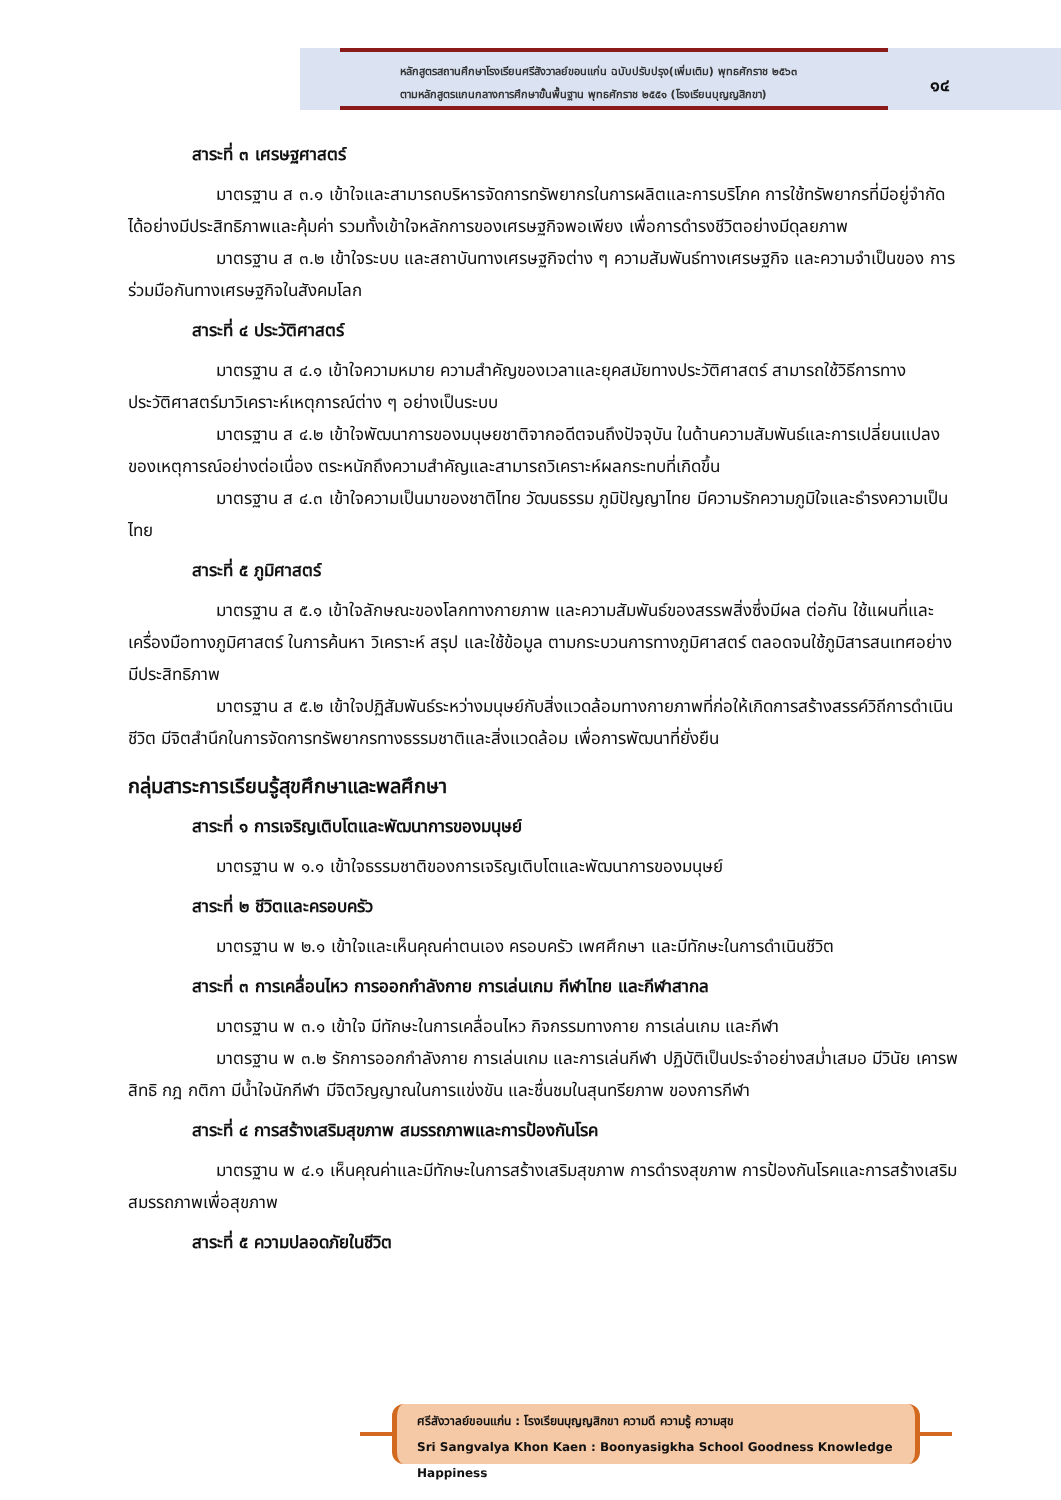หลักสูตรสถานศึกษาโรงเรียนศรีสังวาลย์ขอนแก่น ฉบับปรับปรุง(เพิ่มเติม) พุทธศักราช ๒๕๖๓
ตามหลักสูตรแกนกลางการศึกษาขั้นพื้นฐาน พุทธศักราช ๒๕๕๑ (โรงเรียนบุญญสิกขา)
๑๔
สาระที่ ๓ เศรษฐศาสตร์
มาตรฐาน ส ๓.๑ เข้าใจและสามารถบริหารจัดการทรัพยากรในการผลิตและการบริโภค การใช้ทรัพยากรที่มีอยู่จำกัดได้อย่างมีประสิทธิภาพและคุ้มค่า รวมทั้งเข้าใจหลักการของเศรษฐกิจพอเพียง เพื่อการดำรงชีวิตอย่างมีดุลยภาพ
มาตรฐาน ส ๓.๒ เข้าใจระบบ และสถาบันทางเศรษฐกิจต่าง ๆ ความสัมพันธ์ทางเศรษฐกิจ และความจำเป็นของ การร่วมมือกันทางเศรษฐกิจในสังคมโลก
สาระที่ ๔ ประวัติศาสตร์
มาตรฐาน ส ๔.๑ เข้าใจความหมาย ความสำคัญของเวลาและยุคสมัยทางประวัติศาสตร์ สามารถใช้วิธีการทางประวัติศาสตร์มาวิเคราะห์เหตุการณ์ต่าง ๆ อย่างเป็นระบบ
มาตรฐาน ส ๔.๒ เข้าใจพัฒนาการของมนุษยชาติจากอดีตจนถึงปัจจุบัน ในด้านความสัมพันธ์และการเปลี่ยนแปลง ของเหตุการณ์อย่างต่อเนื่อง ตระหนักถึงความสำคัญและสามารถวิเคราะห์ผลกระทบที่เกิดขึ้น
มาตรฐาน ส ๔.๓ เข้าใจความเป็นมาของชาติไทย วัฒนธรรม ภูมิปัญญาไทย มีความรักความภูมิใจและธำรงความเป็นไทย
สาระที่ ๕ ภูมิศาสตร์
มาตรฐาน ส ๕.๑ เข้าใจลักษณะของโลกทางกายภาพ และความสัมพันธ์ของสรรพสิ่งซึ่งมีผล ต่อกัน ใช้แผนที่และ เครื่องมือทางภูมิศาสตร์ ในการค้นหา วิเคราะห์ สรุป และใช้ข้อมูล ตามกระบวนการทางภูมิศาสตร์ ตลอดจนใช้ภูมิสารสนเทศอย่างมีประสิทธิภาพ
มาตรฐาน ส ๕.๒ เข้าใจปฏิสัมพันธ์ระหว่างมนุษย์กับสิ่งแวดล้อมทางกายภาพที่ก่อให้เกิดการสร้างสรรค์วิถีการดำเนินชีวิต มีจิตสำนึกในการจัดการทรัพยากรทางธรรมชาติและสิ่งแวดล้อม เพื่อการพัฒนาที่ยั่งยืน
กลุ่มสาระการเรียนรู้สุขศึกษาและพลศึกษา
สาระที่ ๑ การเจริญเติบโตและพัฒนาการของมนุษย์
มาตรฐาน พ ๑.๑ เข้าใจธรรมชาติของการเจริญเติบโตและพัฒนาการของมนุษย์
สาระที่ ๒ ชีวิตและครอบครัว
มาตรฐาน พ ๒.๑ เข้าใจและเห็นคุณค่าตนเอง ครอบครัว เพศศึกษา และมีทักษะในการดำเนินชีวิต
สาระที่ ๓ การเคลื่อนไหว การออกกำลังกาย การเล่นเกม กีฬาไทย และกีฬาสากล
มาตรฐาน พ ๓.๑ เข้าใจ มีทักษะในการเคลื่อนไหว กิจกรรมทางกาย การเล่นเกม และกีฬา
มาตรฐาน พ ๓.๒ รักการออกกำลังกาย การเล่นเกม และการเล่นกีฬา ปฏิบัติเป็นประจำอย่างสม่ำเสมอ มีวินัย เคารพสิทธิ กฎ กติกา มีน้ำใจนักกีฬา มีจิตวิญญาณในการแข่งขัน และชื่นชมในสุนทรียภาพ ของการกีฬา
สาระที่ ๔ การสร้างเสริมสุขภาพ สมรรถภาพและการป้องกันโรค
มาตรฐาน พ ๔.๑ เห็นคุณค่าและมีทักษะในการสร้างเสริมสุขภาพ การดำรงสุขภาพ การป้องกันโรคและการสร้างเสริมสมรรถภาพเพื่อสุขภาพ
สาระที่ ๕ ความปลอดภัยในชีวิต
ศรีสังวาลย์ขอนแก่น : โรงเรียนบุญญสิกขา ความดี ความรู้ ความสุข
Sri Sangvalya Khon Kaen : Boonyasigkha School Goodness Knowledge Happiness